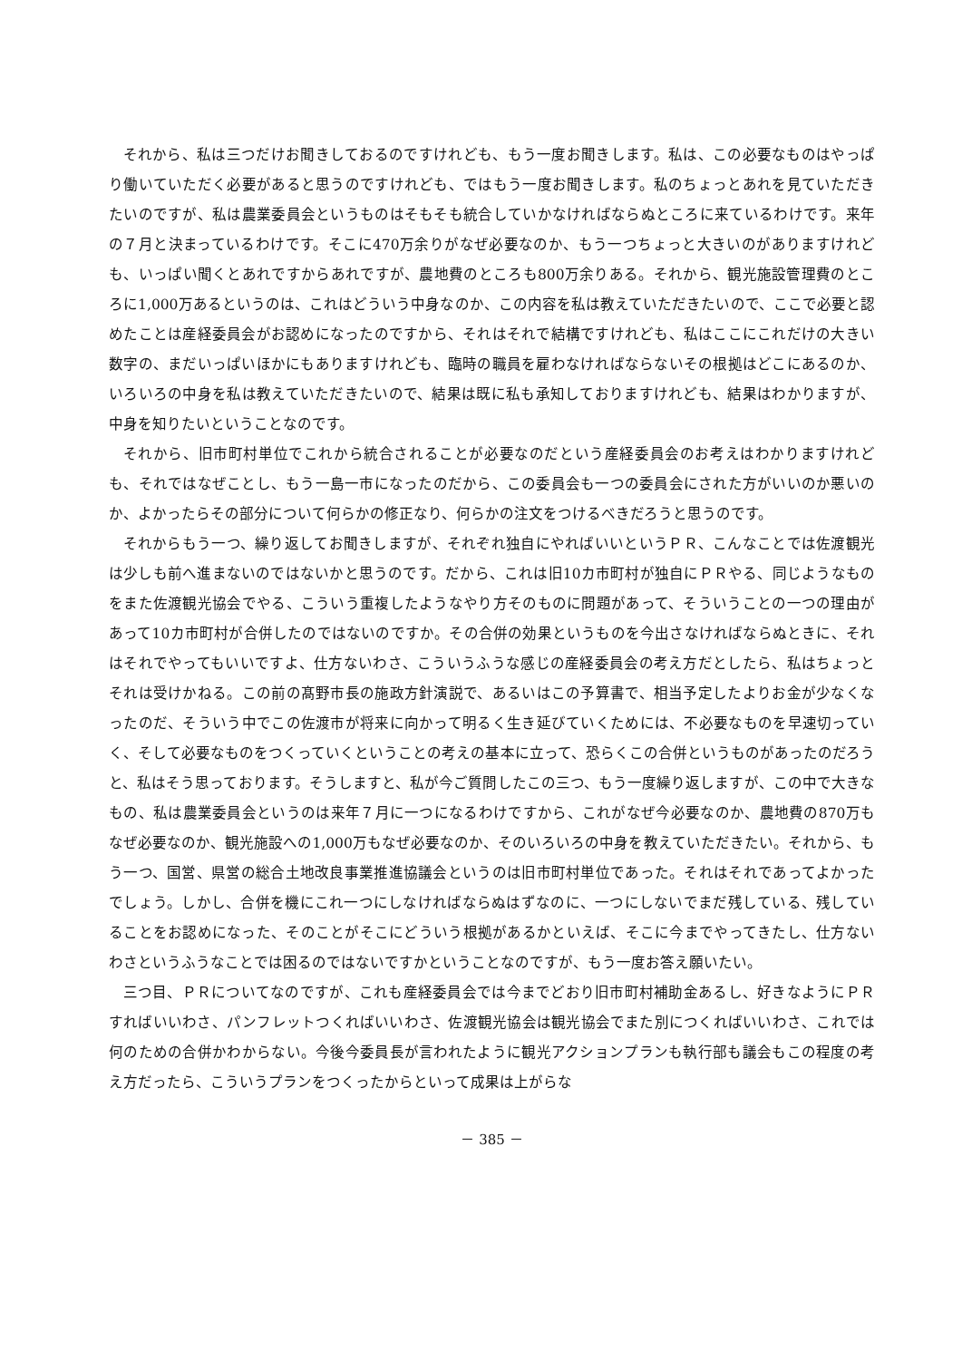それから、私は三つだけお聞きしておるのですけれども、もう一度お聞きします。私は、この必要なものはやっぱり働いていただく必要があると思うのですけれども、ではもう一度お聞きします。私のちょっとあれを見ていただきたいのですが、私は農業委員会というものはそもそも統合していかなければならぬところに来ているわけです。来年の７月と決まっているわけです。そこに470万余りがなぜ必要なのか、もう一つちょっと大きいのがありますけれども、いっぱい聞くとあれですからあれですが、農地費のところも800万余りある。それから、観光施設管理費のところに1,000万あるというのは、これはどういう中身なのか、この内容を私は教えていただきたいので、ここで必要と認めたことは産経委員会がお認めになったのですから、それはそれで結構ですけれども、私はここにこれだけの大きい数字の、まだいっぱいほかにもありますけれども、臨時の職員を雇わなければならないその根拠はどこにあるのか、いろいろの中身を私は教えていただきたいので、結果は既に私も承知しておりますけれども、結果はわかりますが、中身を知りたいということなのです。
それから、旧市町村単位でこれから統合されることが必要なのだという産経委員会のお考えはわかりますけれども、それではなぜことし、もう一島一市になったのだから、この委員会も一つの委員会にされた方がいいのか悪いのか、よかったらその部分について何らかの修正なり、何らかの注文をつけるべきだろうと思うのです。
それからもう一つ、繰り返してお聞きしますが、それぞれ独自にやればいいというＰＲ、こんなことでは佐渡観光は少しも前へ進まないのではないかと思うのです。だから、これは旧10カ市町村が独自にＰＲやる、同じようなものをまた佐渡観光協会でやる、こういう重複したようなやり方そのものに問題があって、そういうことの一つの理由があって10カ市町村が合併したのではないのですか。その合併の効果というものを今出さなければならぬときに、それはそれでやってもいいですよ、仕方ないわさ、こういうふうな感じの産経委員会の考え方だとしたら、私はちょっとそれは受けかねる。この前の髙野市長の施政方針演説で、あるいはこの予算書で、相当予定したよりお金が少なくなったのだ、そういう中でこの佐渡市が将来に向かって明るく生き延びていくためには、不必要なものを早速切っていく、そして必要なものをつくっていくということの考えの基本に立って、恐らくこの合併というものがあったのだろうと、私はそう思っております。そうしますと、私が今ご質問したこの三つ、もう一度繰り返しますが、この中で大きなもの、私は農業委員会というのは来年７月に一つになるわけですから、これがなぜ今必要なのか、農地費の870万もなぜ必要なのか、観光施設への1,000万もなぜ必要なのか、そのいろいろの中身を教えていただきたい。それから、もう一つ、国営、県営の総合土地改良事業推進協議会というのは旧市町村単位であった。それはそれであってよかったでしょう。しかし、合併を機にこれ一つにしなければならぬはずなのに、一つにしないでまだ残している、残していることをお認めになった、そのことがそこにどういう根拠があるかといえば、そこに今までやってきたし、仕方ないわさというふうなことでは困るのではないですかということなのですが、もう一度お答え願いたい。
三つ目、ＰＲについてなのですが、これも産経委員会では今までどおり旧市町村補助金あるし、好きなようにＰＲすればいいわさ、パンフレットつくればいいわさ、佐渡観光協会は観光協会でまた別につくればいいわさ、これでは何のための合併かわからない。今後今委員長が言われたように観光アクションプランも執行部も議会もこの程度の考え方だったら、こういうプランをつくったからといって成果は上がらな
－ 385 －